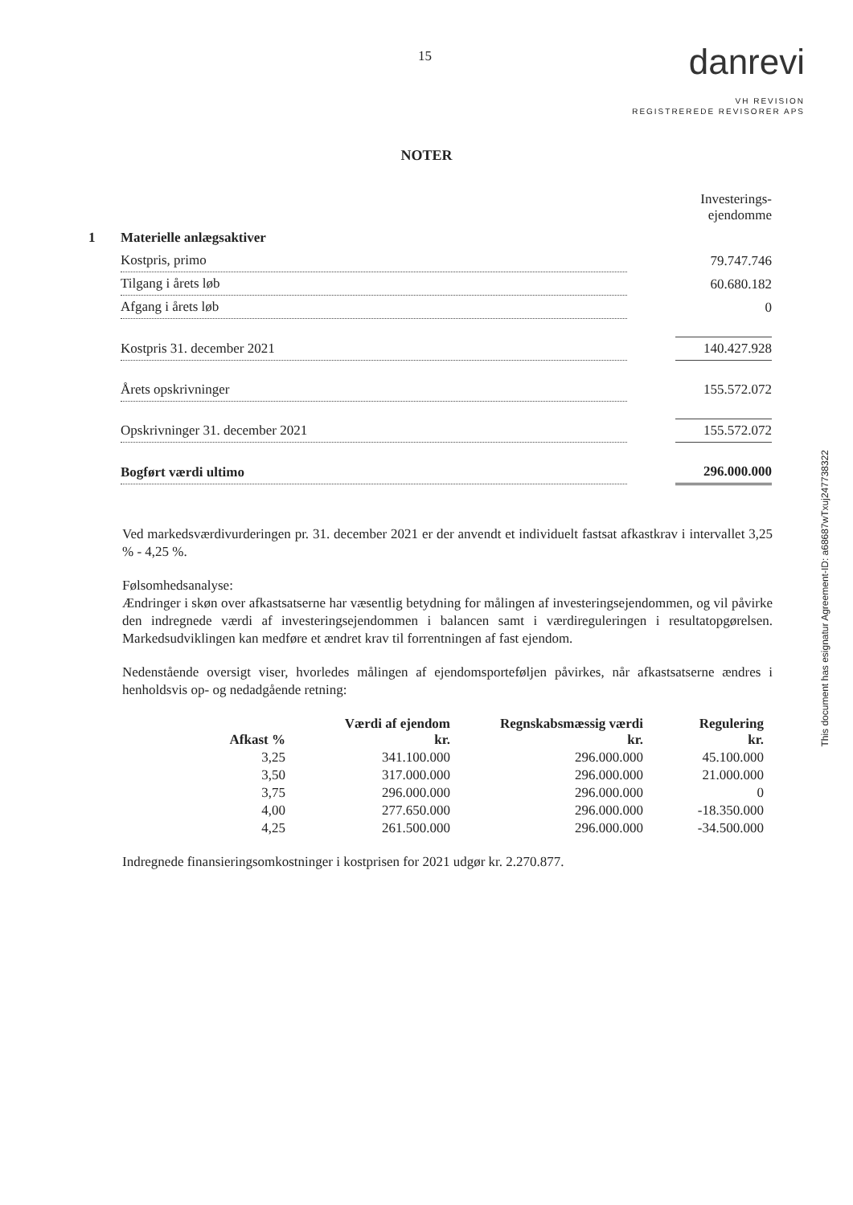15
danrevi
VH REVISION
REGISTREREDE REVISORER APS
NOTER
| | | | Investerings- ejendomme |
| 1 | Materielle anlægsaktiver | | |
| | Kostpris, primo | | 79.747.746 |
| | Tilgang i årets løb | | 60.680.182 |
| | Afgang i årets løb | | 0 |
| | Kostpris 31. december 2021 | | 140.427.928 |
| | Årets opskrivninger | | 155.572.072 |
| | Opskrivninger 31. december 2021 | | 155.572.072 |
| | Bogført værdi ultimo | | 296.000.000 |
Ved markedsværdivurderingen pr. 31. december 2021 er der anvendt et individuelt fastsat afkastkrav i intervallet 3,25 % - 4,25 %.
Følsomhedsanalyse:
Ændringer i skøn over afkastsatserne har væsentlig betydning for målingen af investeringsejendommen, og vil påvirke den indregnede værdi af investeringsejendommen i balancen samt i værdireguleringen i resultatopgørelsen. Markedsudviklingen kan medføre et ændret krav til forrentningen af fast ejendom.
Nedenstående oversigt viser, hvorledes målingen af ejendomsporteføljen påvirkes, når afkastsatserne ændres i henholdsvis op- og nedadgående retning:
| Afkast % | Værdi af ejendom kr. | Regnskabsmæssig værdi kr. | Regulering kr. |
| --- | --- | --- | --- |
| 3,25 | 341.100.000 | 296.000.000 | 45.100.000 |
| 3,50 | 317.000.000 | 296.000.000 | 21.000.000 |
| 3,75 | 296.000.000 | 296.000.000 | 0 |
| 4,00 | 277.650.000 | 296.000.000 | -18.350.000 |
| 4,25 | 261.500.000 | 296.000.000 | -34.500.000 |
Indregnede finansieringsomkostninger i kostprisen for 2021 udgør kr. 2.270.877.
This document has esignatur Agreement-ID: a68687wTxuj247738322